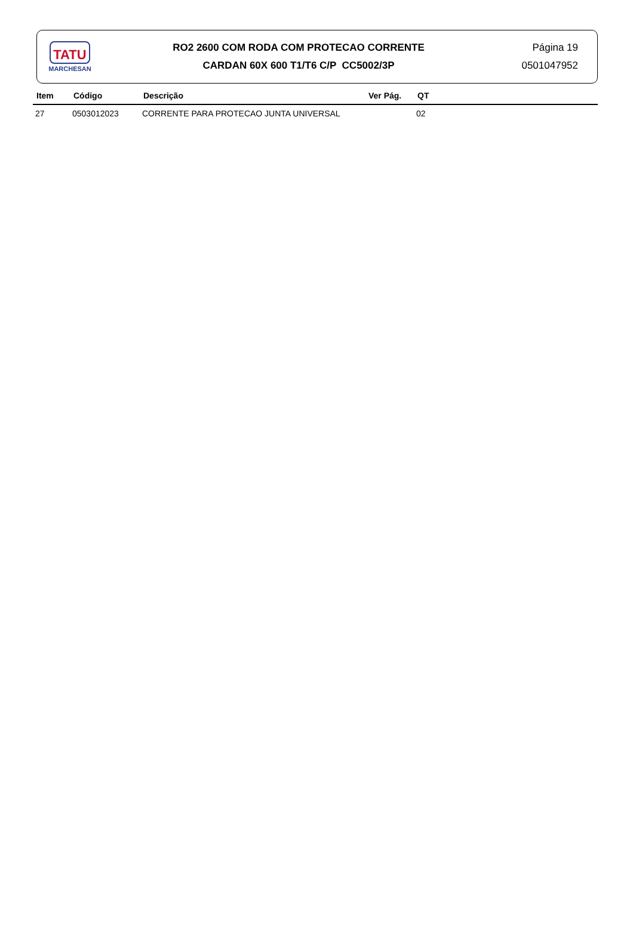TATU
MARCHESAN
RO2 2600 COM RODA COM PROTECAO CORRENTE
CARDAN 60X 600 T1/T6 C/P CC5002/3P
Página 19
0501047952
| Item | Código | Descrição | Ver Pág. | QT |
| --- | --- | --- | --- | --- |
| 27 | 0503012023 | CORRENTE PARA PROTECAO JUNTA UNIVERSAL | | 02 |